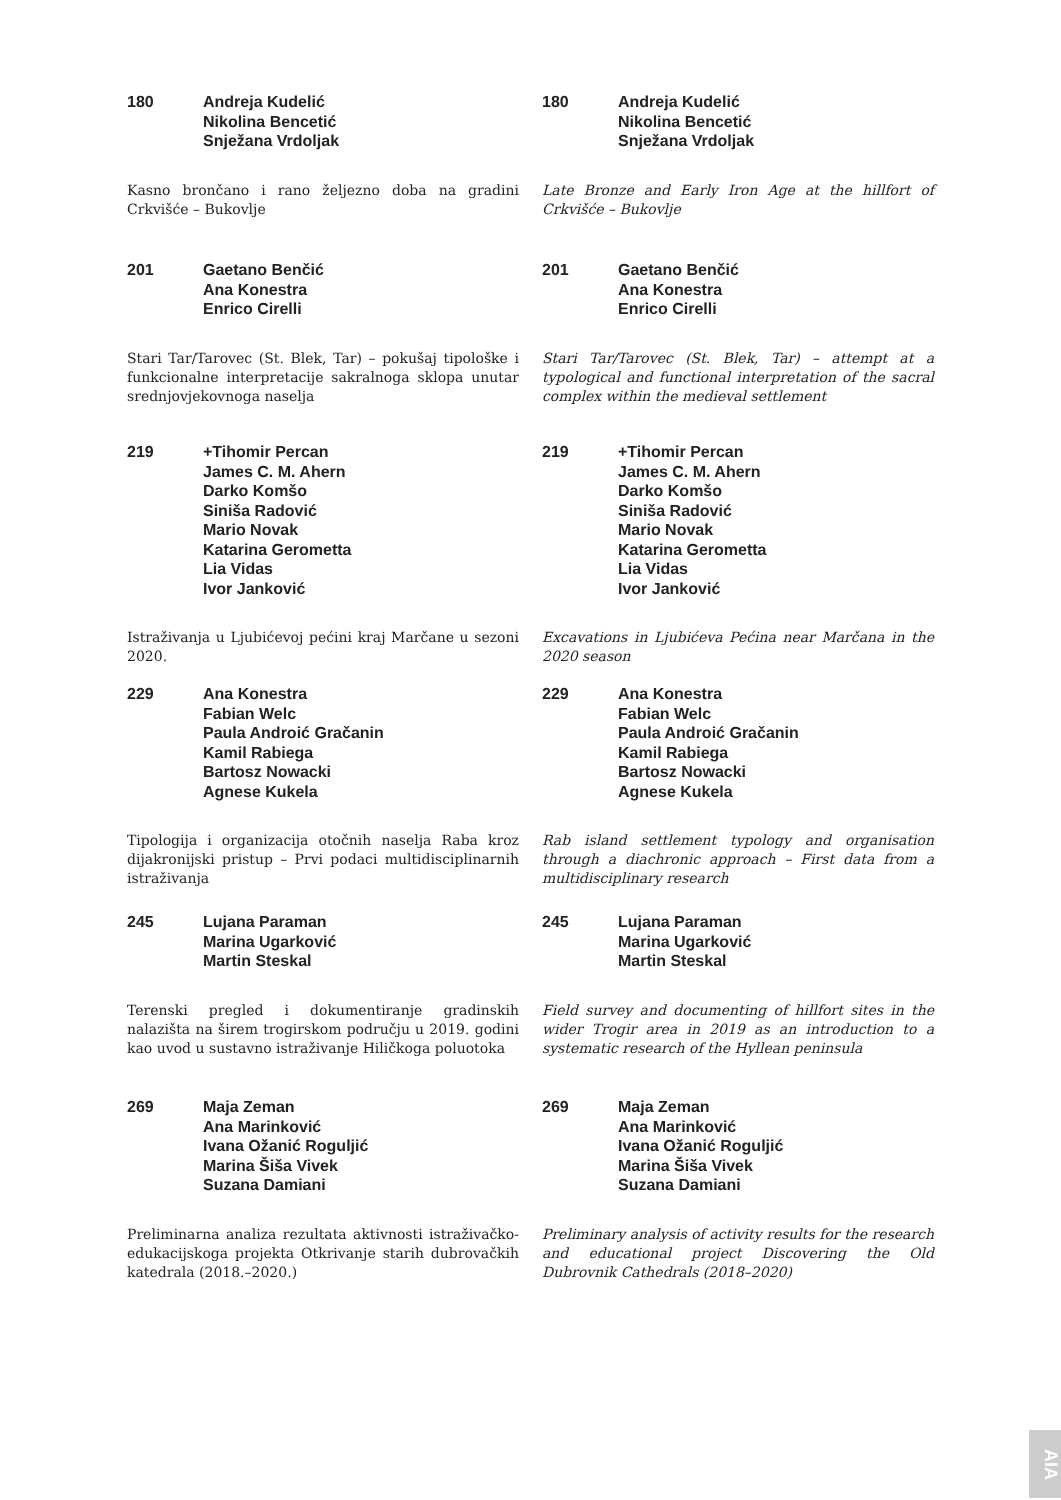180 Andreja Kudelić
Nikolina Bencetić
Snježana Vrdoljak
Kasno brončano i rano željezno doba na gradini Crkvišće – Bukovlje
201 Gaetano Benčić
Ana Konestra
Enrico Cirelli
Stari Tar/Tarovec (St. Blek, Tar) – pokušaj tipološke i funkcionalne interpretacije sakralnoga sklopa unutar srednjovjekovnoga naselja
219 +Tihomir Percan
James C. M. Ahern
Darko Komšo
Siniša Radović
Mario Novak
Katarina Gerometta
Lia Vidas
Ivor Janković
Istraživanja u Ljubićevoj pećini kraj Marčane u sezoni 2020.
229 Ana Konestra
Fabian Welc
Paula Androić Gračanin
Kamil Rabiega
Bartosz Nowacki
Agnese Kukela
Tipologija i organizacija otočnih naselja Raba kroz dijakronijski pristup – Prvi podaci multidisciplinarnih istraživanja
245 Lujana Paraman
Marina Ugarković
Martin Steskal
Terenski pregled i dokumentiranje gradinskih nalazišta na širem trogirskom području u 2019. godini kao uvod u sustavno istraživanje Hiličkoga poluotoka
269 Maja Zeman
Ana Marinković
Ivana Ožanić Roguljić
Marina Šiša Vivek
Suzana Damiani
Preliminarna analiza rezultata aktivnosti istraživačko-edukacijskoga projekta Otkrivanje starih dubrovačkih katedrala (2018.–2020.)
180 Andreja Kudelić
Nikolina Bencetić
Snježana Vrdoljak
Late Bronze and Early Iron Age at the hillfort of Crkvišće – Bukovlje
201 Gaetano Benčić
Ana Konestra
Enrico Cirelli
Stari Tar/Tarovec (St. Blek, Tar) – attempt at a typological and functional interpretation of the sacral complex within the medieval settlement
219 +Tihomir Percan
James C. M. Ahern
Darko Komšo
Siniša Radović
Mario Novak
Katarina Gerometta
Lia Vidas
Ivor Janković
Excavations in Ljubićeva Pećina near Marčana in the 2020 season
229 Ana Konestra
Fabian Welc
Paula Androić Gračanin
Kamil Rabiega
Bartosz Nowacki
Agnese Kukela
Rab island settlement typology and organisation through a diachronic approach – First data from a multidisciplinary research
245 Lujana Paraman
Marina Ugarković
Martin Steskal
Field survey and documenting of hillfort sites in the wider Trogir area in 2019 as an introduction to a systematic research of the Hyllean peninsula
269 Maja Zeman
Ana Marinković
Ivana Ožanić Roguljić
Marina Šiša Vivek
Suzana Damiani
Preliminary analysis of activity results for the research and educational project Discovering the Old Dubrovnik Cathedrals (2018–2020)
AIA